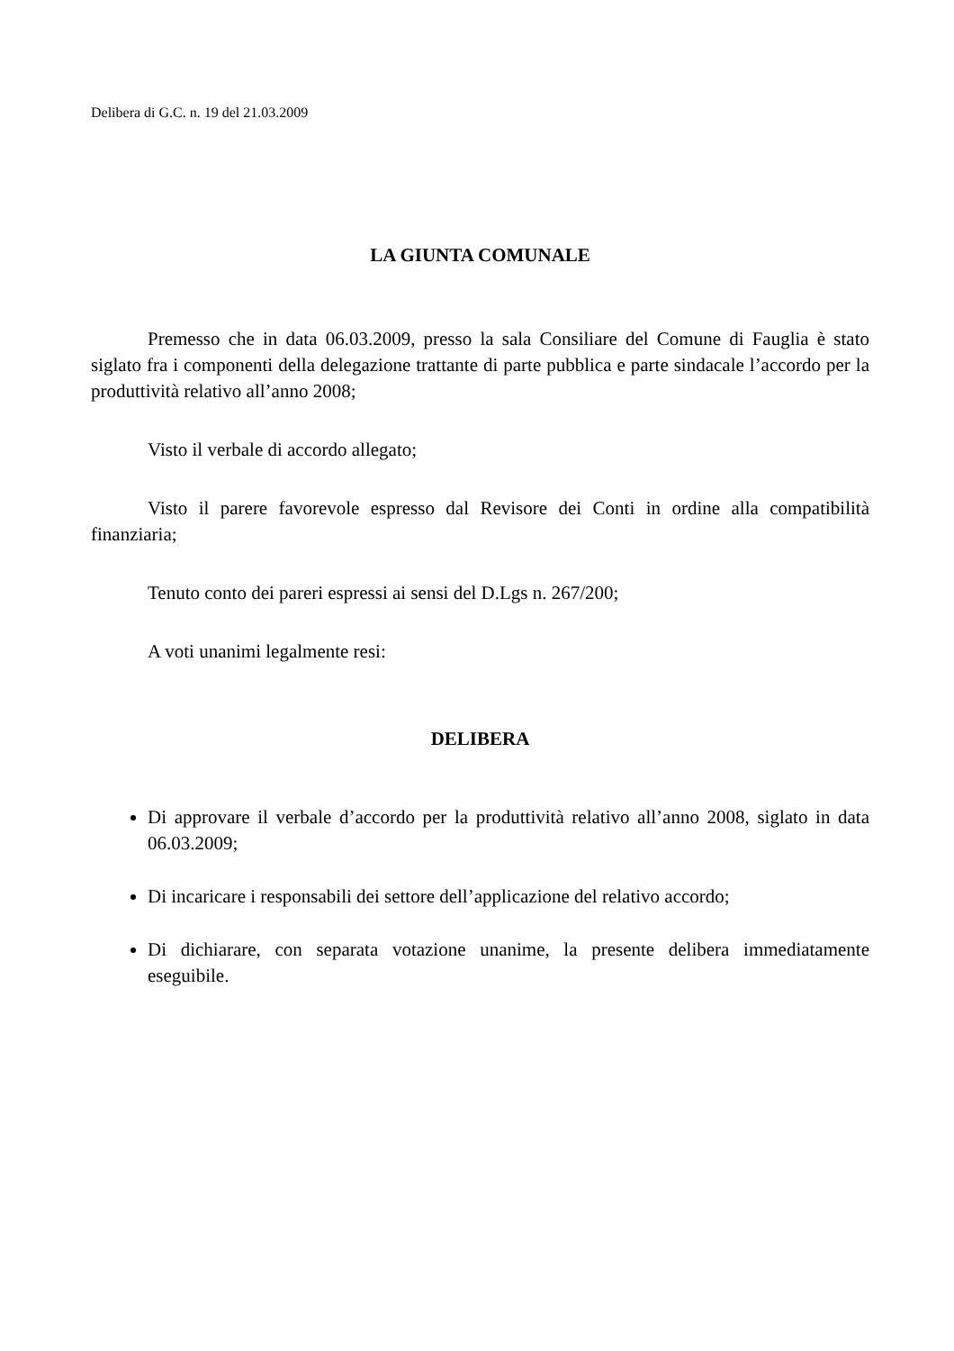Delibera di G.C. n. 19 del 21.03.2009
LA GIUNTA COMUNALE
Premesso che in data 06.03.2009, presso la sala Consiliare del Comune di Fauglia è stato siglato fra i componenti della delegazione trattante di parte pubblica e parte sindacale l’accordo per la produttività relativo all’anno 2008;
Visto il verbale di accordo allegato;
Visto il parere favorevole espresso dal Revisore dei Conti in ordine alla compatibilità finanziaria;
Tenuto conto dei pareri espressi ai sensi del D.Lgs n. 267/200;
A voti unanimi legalmente resi:
DELIBERA
Di approvare il verbale d’accordo per la produttività relativo all’anno 2008, siglato in data 06.03.2009;
Di incaricare i responsabili dei settore dell’applicazione del relativo accordo;
Di dichiarare, con separata votazione unanime, la presente delibera immediatamente eseguibile.